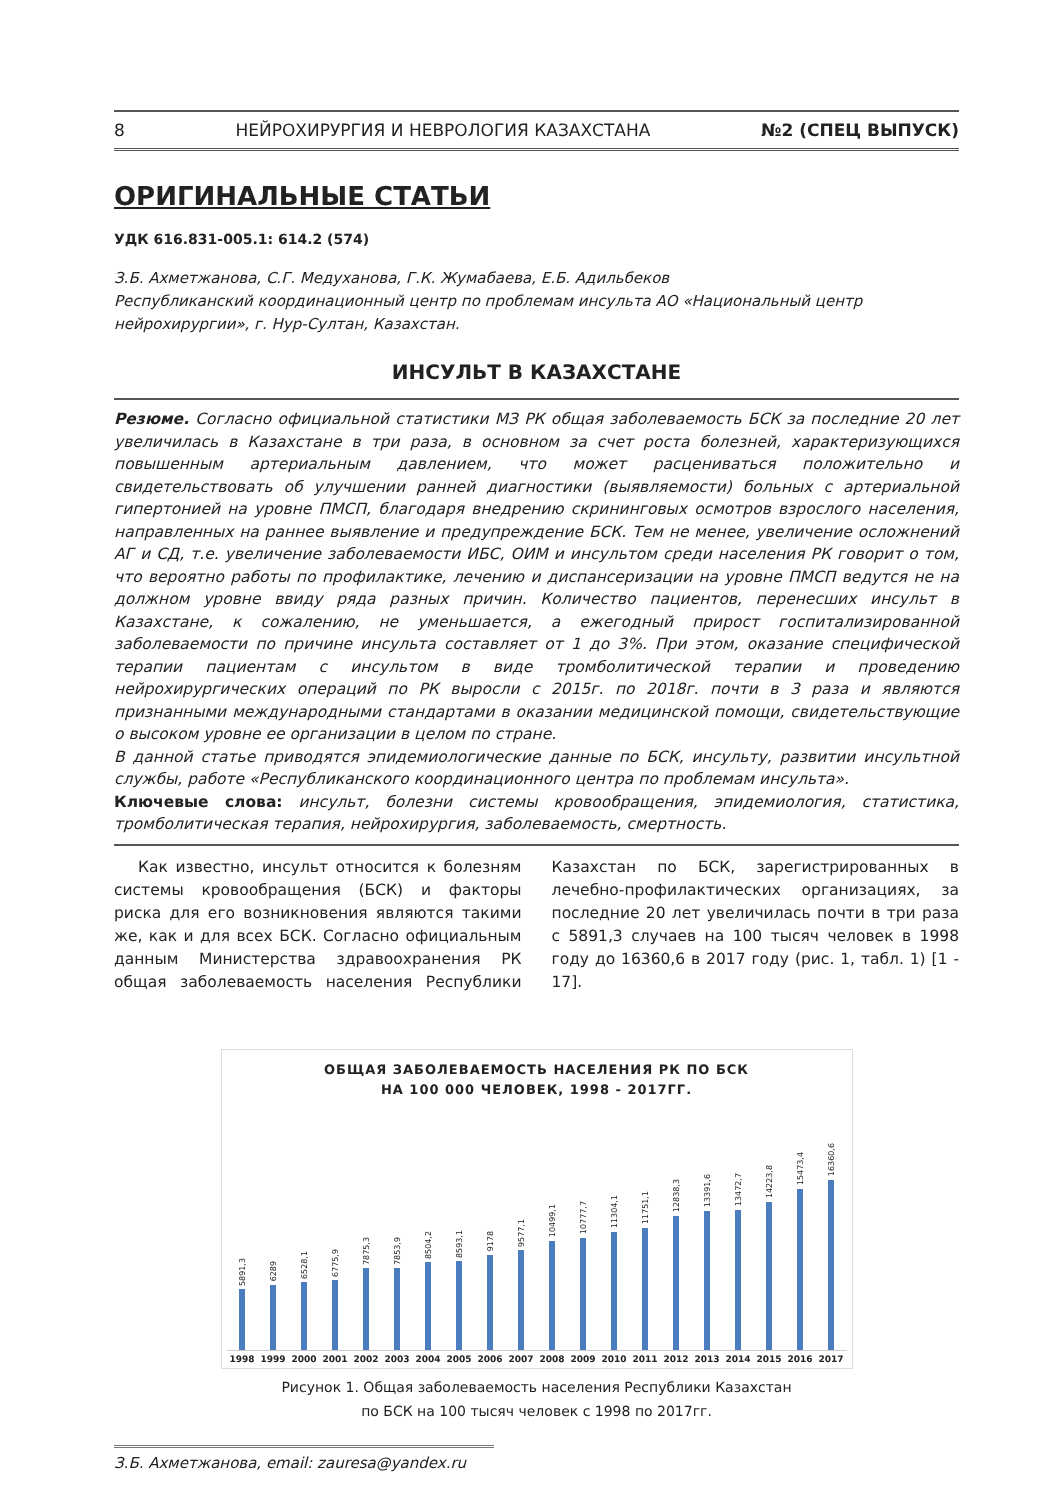8 НЕЙРОХИРУРГИЯ И НЕВРОЛОГИЯ КАЗАХСТАНА №2 (СПЕЦ ВЫПУСК)
ОРИГИНАЛЬНЫЕ СТАТЬИ
УДК 616.831-005.1: 614.2 (574)
З.Б. Ахметжанова, С.Г. Медуханова, Г.К. Жумабаева, Е.Б. Адильбеков
Республиканский координационный центр по проблемам инсульта АО «Национальный центр нейрохирургии», г. Нур-Султан, Казахстан.
ИНСУЛЬТ В КАЗАХСТАНЕ
Резюме. Согласно официальной статистики МЗ РК общая заболеваемость БСК за последние 20 лет увеличилась в Казахстане в три раза, в основном за счет роста болезней, характеризующихся повышенным артериальным давлением, что может расцениваться положительно и свидетельствовать об улучшении ранней диагностики (выявляемости) больных с артериальной гипертонией на уровне ПМСП, благодаря внедрению скрининговых осмотров взрослого населения, направленных на раннее выявление и предупреждение БСК. Тем не менее, увеличение осложнений АГ и СД, т.е. увеличение заболеваемости ИБС, ОИМ и инсультом среди населения РК говорит о том, что вероятно работы по профилактике, лечению и диспансеризации на уровне ПМСП ведутся не на должном уровне ввиду ряда разных причин. Количество пациентов, перенесших инсульт в Казахстане, к сожалению, не уменьшается, а ежегодный прирост госпитализированной заболеваемости по причине инсульта составляет от 1 до 3%. При этом, оказание специфической терапии пациентам с инсультом в виде тромболитической терапии и проведению нейрохирургических операций по РК выросли с 2015г. по 2018г. почти в 3 раза и являются признанными международными стандартами в оказании медицинской помощи, свидетельствующие о высоком уровне ее организации в целом по стране.
В данной статье приводятся эпидемиологические данные по БСК, инсульту, развитии инсультной службы, работе «Республиканского координационного центра по проблемам инсульта».
Ключевые слова: инсульт, болезни системы кровообращения, эпидемиология, статистика, тромболитическая терапия, нейрохирургия, заболеваемость, смертность.
Как известно, инсульт относится к болезням системы кровообращения (БСК) и факторы риска для его возникновения являются такими же, как и для всех БСК. Согласно официальным данным Министерства здравоохранения РК общая заболеваемость населения Республики Казахстан по БСК, зарегистрированных в лечебно-профилактических организациях, за последние 20 лет увеличилась почти в три раза с 5891,3 случаев на 100 тысяч человек в 1998 году до 16360,6 в 2017 году (рис. 1, табл. 1) [1 - 17].
ОБЩАЯ ЗАБОЛЕВАЕМОСТЬ НАСЕЛЕНИЯ РК ПО БСК
НА 100 000 ЧЕЛОВЕК, 1998 - 2017ГГ.
5891,3
6289
6528,1
6775,9
7875,3
7853,9
8504,2
8593,1
9178
9577,1
10499,1
10777,7
11304,1
11751,1
12838,3
13391,6
13472,7
14223,8
15473,4
16360,6
1998 1999 2000 2001 2002 2003 2004 2005 2006 2007 2008 2009 2010 2011 2012 2013 2014 2015 2016 2017
Рисунок 1. Общая заболеваемость населения Республики Казахстан
по БСК на 100 тысяч человек с 1998 по 2017гг.
З.Б. Ахметжанова, email: zauresa@yandex.ru